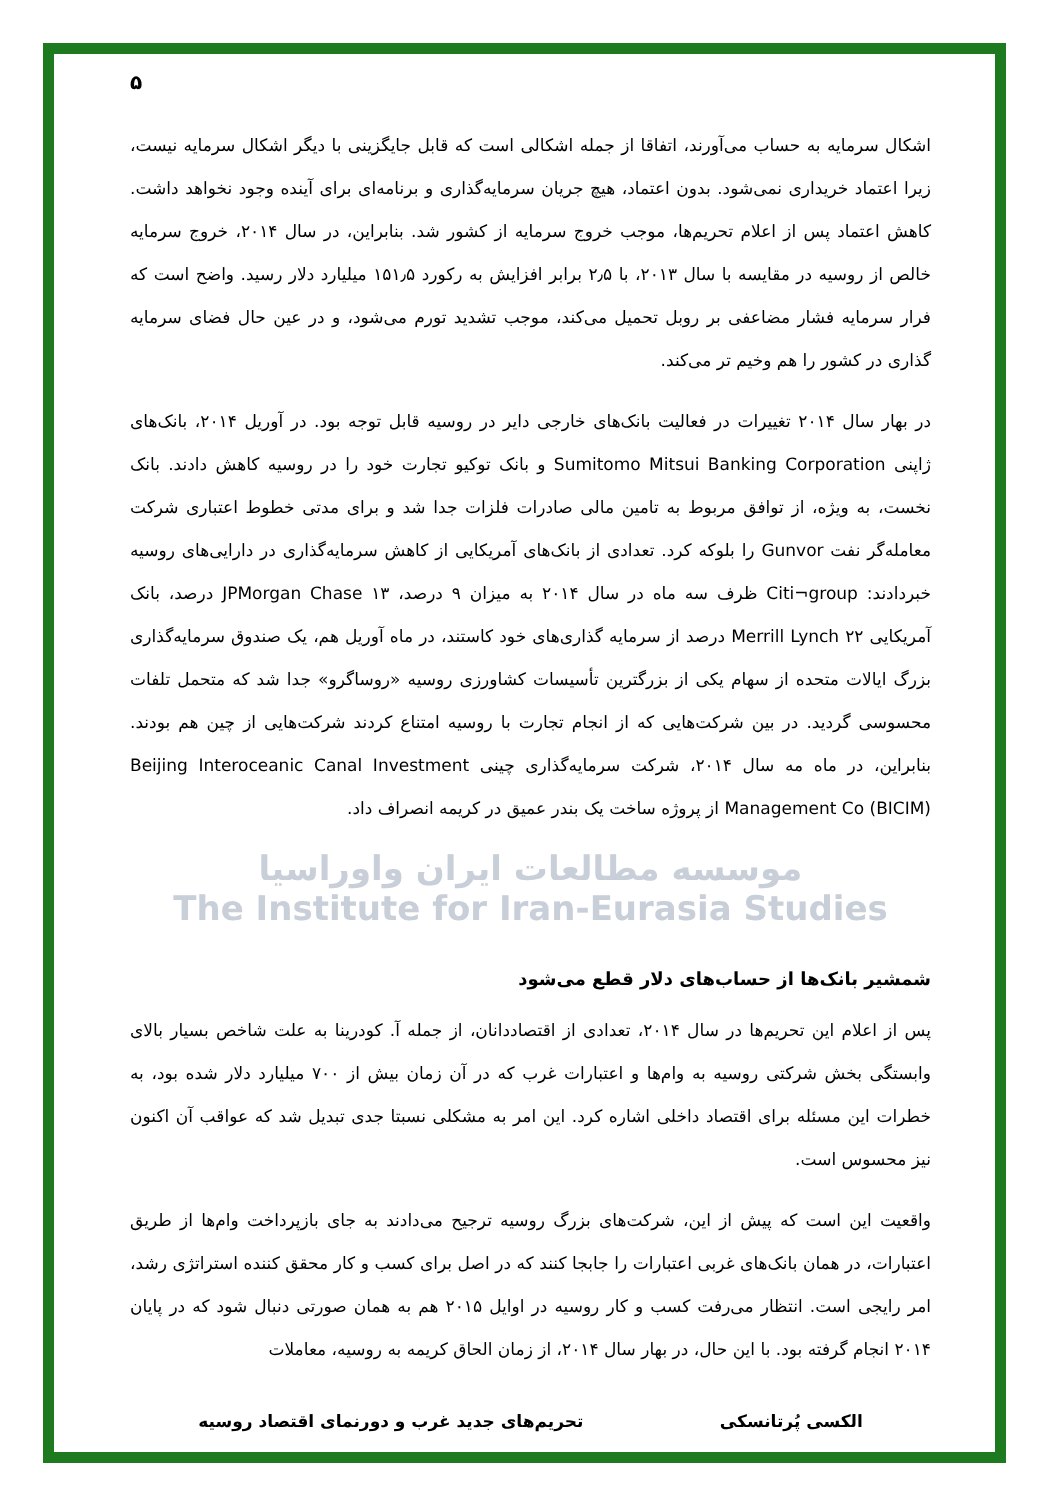۵
اشکال سرمایه به حساب می‌آورند، اتفاقا از جمله اشکالی است که قابل جایگزینی با دیگر اشکال سرمایه نیست، زیرا اعتماد خریداری نمی‌شود. بدون اعتماد، هیچ جریان سرمایه‌گذاری و برنامه‌ای برای آینده وجود نخواهد داشت. کاهش اعتماد پس از اعلام تحریم‌ها، موجب خروج سرمایه از کشور شد. بنابراین، در سال ۲۰۱۴، خروج سرمایه خالص از روسیه در مقایسه با سال ۲۰۱۳، با ۲٫۵ برابر افزایش به رکورد ۱۵۱٫۵ میلیارد دلار رسید. واضح است که فرار سرمایه فشار مضاعفی بر روبل تحمیل می‌کند، موجب تشدید تورم می‌شود، و در عین حال فضای سرمایه گذاری در کشور را هم وخیم تر می‌کند.
در بهار سال ۲۰۱۴ تغییرات در فعالیت بانک‌های خارجی دایر در روسیه قابل توجه بود. در آوریل ۲۰۱۴، بانک‌های ژاپنی Sumitomo Mitsui Banking Corporation و بانک توکیو تجارت خود را در روسیه کاهش دادند. بانک نخست، به ویژه، از توافق مربوط به تامین مالی صادرات فلزات جدا شد و برای مدتی خطوط اعتباری شرکت معامله‌گر نفت Gunvor را بلوکه کرد. تعدادی از بانک‌های آمریکایی از کاهش سرمایه‌گذاری در دارایی‌های روسیه خبردادند: Citi¬group ظرف سه ماه در سال ۲۰۱۴ به میزان ۹ درصد، JPMorgan Chase ۱۳ درصد، بانک آمریکایی Merrill Lynch ۲۲ درصد از سرمایه گذاری‌های خود کاستند، در ماه آوریل هم، یک صندوق سرمایه‌گذاری بزرگ ایالات متحده از سهام یکی از بزرگترین تأسیسات کشاورزی روسیه «روساگرو» جدا شد که متحمل تلفات محسوسی گردید. در بین شرکت‌هایی که از انجام تجارت با روسیه امتناع کردند شرکت‌هایی از چین هم بودند. بنابراین، در ماه مه سال ۲۰۱۴، شرکت سرمایه‌گذاری چینی Beijing Interoceanic Canal Investment Management Co (BICIM) از پروژه ساخت یک بندر عمیق در کریمه انصراف داد.
موسسه مطالعات ایران واوراسیا
The Institute for Iran-Eurasia Studies
شمشیر بانک‌ها از حساب‌های دلار قطع می‌شود
پس از اعلام این تحریم‌ها در سال ۲۰۱۴، تعدادی از اقتصاددانان، از جمله آ. کودرینا به علت شاخص بسیار بالای وابستگی بخش شرکتی روسیه به وام‌ها و اعتبارات غرب که در آن زمان بیش از ۷۰۰ میلیارد دلار شده بود، به خطرات این مسئله برای اقتصاد داخلی اشاره کرد. این امر به مشکلی نسبتا جدی تبدیل شد که عواقب آن اکنون نیز محسوس است.
واقعیت این است که پیش از این، شرکت‌های بزرگ روسیه ترجیح می‌دادند به جای بازپرداخت وام‌ها از طریق اعتبارات، در همان بانک‌های غربی اعتبارات را جابجا کنند که در اصل برای کسب و کار محقق کننده استراتژی رشد، امر رایجی است. انتظار می‌رفت کسب و کار روسیه در اوایل ۲۰۱۵ هم به همان صورتی دنبال شود که در پایان ۲۰۱۴ انجام گرفته بود. با این حال، در بهار سال ۲۰۱۴، از زمان الحاق کریمه به روسیه، معاملات
الکسی پُرتانسکی تحریم‌های جدید غرب و دورنمای اقتصاد روسیه